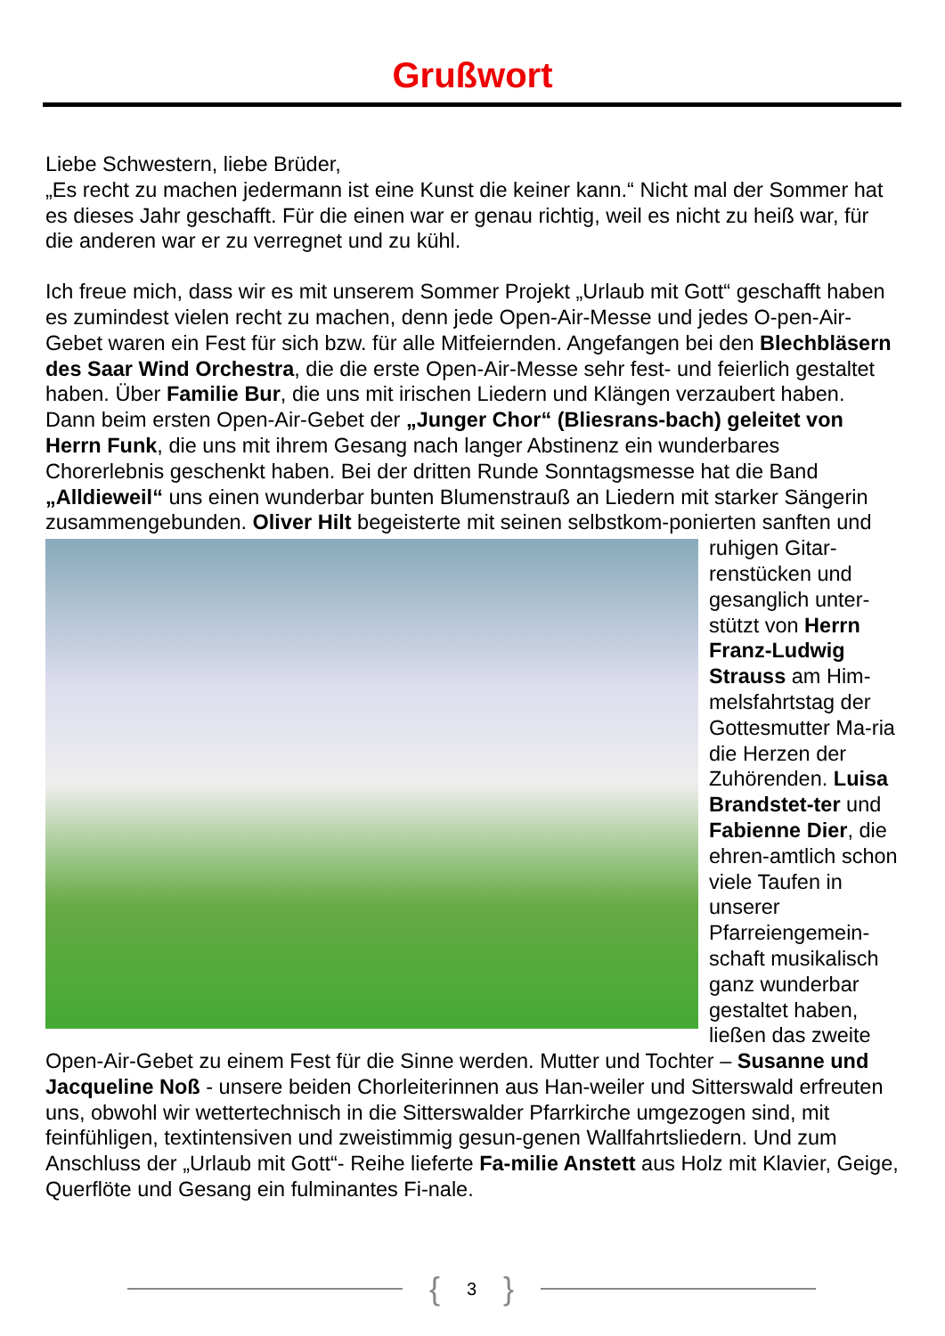Grußwort
Liebe Schwestern, liebe Brüder,
„Es recht zu machen jedermann ist eine Kunst die keiner kann.“ Nicht mal der Sommer hat es dieses Jahr geschafft. Für die einen war er genau richtig, weil es nicht zu heiß war, für die anderen war er zu verregnet und zu kühl.
Ich freue mich, dass wir es mit unserem Sommer Projekt „Urlaub mit Gott“ geschafft haben es zumindest vielen recht zu machen, denn jede Open-Air-Messe und jedes O-pen-Air-Gebet waren ein Fest für sich bzw. für alle Mitfeiernden. Angefangen bei den Blechbläsern des Saar Wind Orchestra, die die erste Open-Air-Messe sehr fest- und feierlich gestaltet haben. Über Familie Bur, die uns mit irischen Liedern und Klängen verzaubert haben. Dann beim ersten Open-Air-Gebet der „Junger Chor“ (Bliesrans-bach) geleitet von Herrn Funk, die uns mit ihrem Gesang nach langer Abstinenz ein wunderbares Chorerlebnis geschenkt haben. Bei der dritten Runde Sonntagsmesse hat die Band „Alldieweil“ uns einen wunderbar bunten Blumenstrauß an Liedern mit starker Sängerin zusammengebunden. Oliver Hilt begeisterte mit seinen selbstkom- ponierten sanften und ruhigen Gitar-renstücken und gesanglich unter-stützt von Herrn Franz-Ludwig Strauss am Him-melsfahrtstag der Gottesmutter Ma-ria die Herzen der Zuhörenden. Luisa Brandstet-ter und Fabienne Dier, die ehren-amtlich schon viele Taufen in unserer Pfarreiengemein-schaft musikalisch ganz wunderbar gestaltet haben, ließen das zweite Open-Air-Gebet zu einem Fest für die Sinne werden. Mutter und Tochter – Susanne und Jacqueline Noß - unsere beiden Chorleiterinnen aus Han-weiler und Sitterswald erfreuten uns, obwohl wir wettertechnisch in die Sitterswalder Pfarrkirche umgezogen sind, mit feinfühligen, textintensiven und zweistimmig gesun-genen Wallfahrtsliedern. Und zum Anschluss der „Urlaub mit Gott“- Reihe lieferte Fa-milie Anstett aus Holz mit Klavier, Geige, Querflöte und Gesang ein fulminantes Fi-nale.
{ 3 }